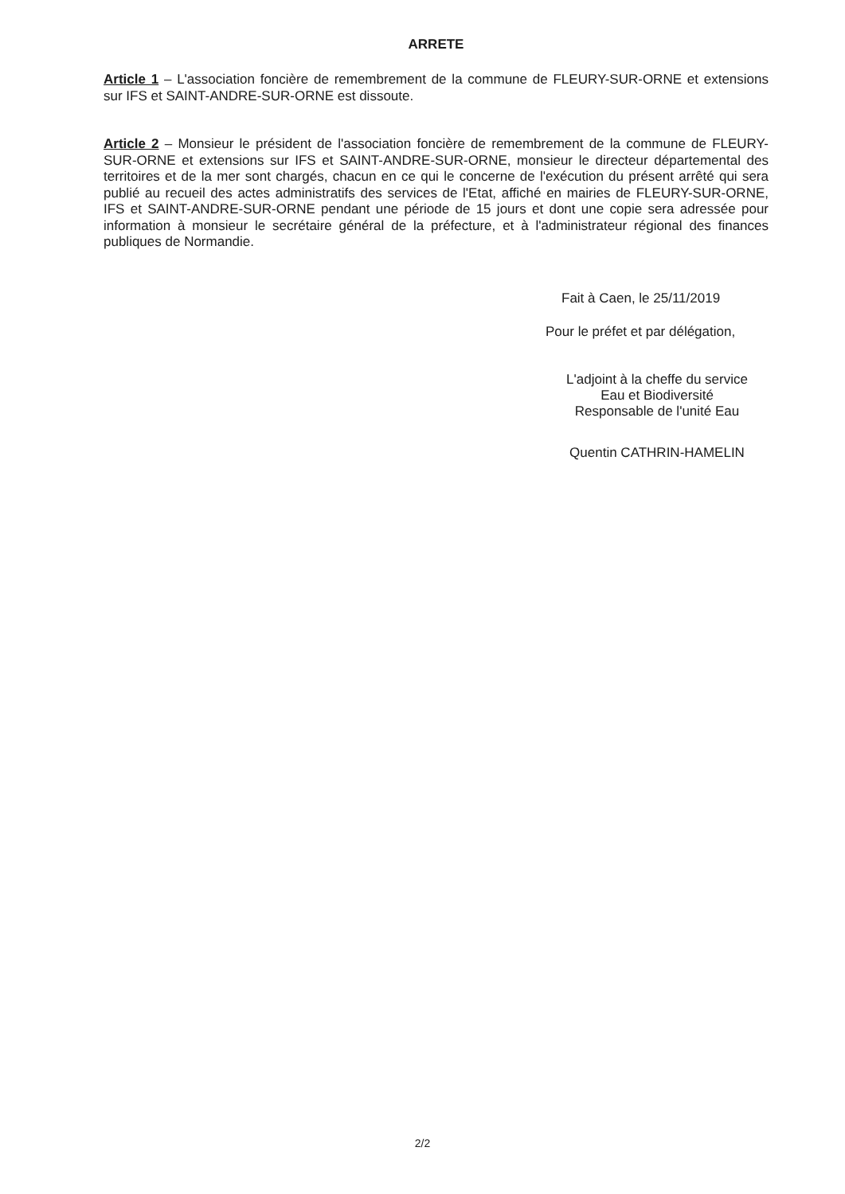ARRETE
Article 1 – L'association foncière de remembrement de la commune de FLEURY-SUR-ORNE et extensions sur IFS et SAINT-ANDRE-SUR-ORNE est dissoute.
Article 2 – Monsieur le président de l'association foncière de remembrement de la commune de FLEURY-SUR-ORNE et extensions sur IFS et SAINT-ANDRE-SUR-ORNE, monsieur le directeur départemental des territoires et de la mer sont chargés, chacun en ce qui le concerne de l'exécution du présent arrêté qui sera publié au recueil des actes administratifs des services de l'Etat, affiché en mairies de FLEURY-SUR-ORNE, IFS et SAINT-ANDRE-SUR-ORNE pendant une période de 15 jours et dont une copie sera adressée pour information à monsieur le secrétaire général de la préfecture, et à l'administrateur régional des finances publiques de Normandie.
Fait à Caen, le 25/11/2019
Pour le préfet et par délégation,
L'adjoint à la cheffe du service
Eau et Biodiversité
Responsable de l'unité Eau
Quentin CATHRIN-HAMELIN
2/2